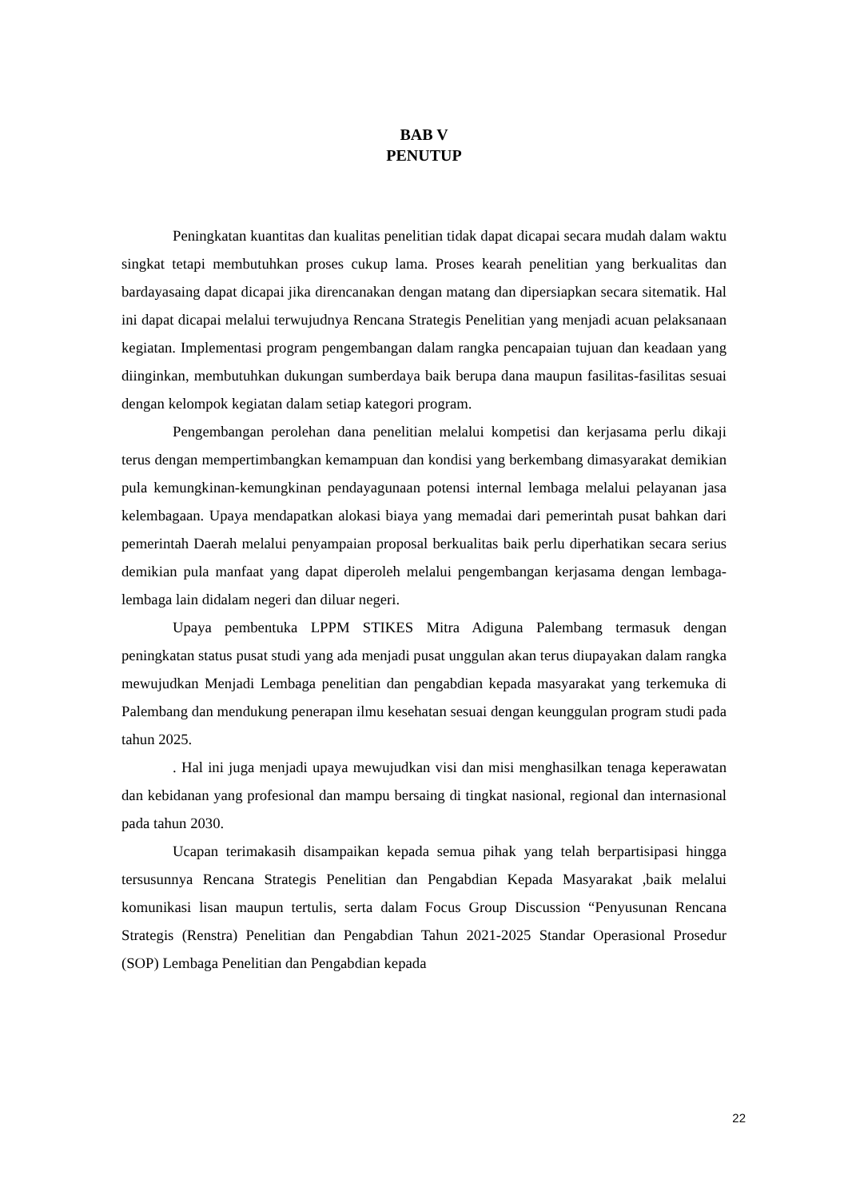BAB V
PENUTUP
Peningkatan kuantitas dan kualitas penelitian tidak dapat dicapai secara mudah dalam waktu singkat tetapi membutuhkan proses cukup lama. Proses kearah penelitian yang berkualitas dan bardayasaing dapat dicapai jika direncanakan dengan matang dan dipersiapkan secara sitematik. Hal ini dapat dicapai melalui terwujudnya Rencana Strategis Penelitian yang menjadi acuan pelaksanaan kegiatan. Implementasi program pengembangan dalam rangka pencapaian tujuan dan keadaan yang diinginkan, membutuhkan dukungan sumberdaya baik berupa dana maupun fasilitas-fasilitas sesuai dengan kelompok kegiatan dalam setiap kategori program.
Pengembangan perolehan dana penelitian melalui kompetisi dan kerjasama perlu dikaji terus dengan mempertimbangkan kemampuan dan kondisi yang berkembang dimasyarakat demikian pula kemungkinan-kemungkinan pendayagunaan potensi internal lembaga melalui pelayanan jasa kelembagaan. Upaya mendapatkan alokasi biaya yang memadai dari pemerintah pusat bahkan dari pemerintah Daerah melalui penyampaian proposal berkualitas baik perlu diperhatikan secara serius demikian pula manfaat yang dapat diperoleh melalui pengembangan kerjasama dengan lembaga-lembaga lain didalam negeri dan diluar negeri.
Upaya pembentuka LPPM STIKES Mitra Adiguna Palembang termasuk dengan peningkatan status pusat studi yang ada menjadi pusat unggulan akan terus diupayakan dalam rangka mewujudkan Menjadi Lembaga penelitian dan pengabdian kepada masyarakat yang terkemuka di Palembang dan mendukung penerapan ilmu kesehatan sesuai dengan keunggulan program studi pada tahun 2025.
. Hal ini juga menjadi upaya mewujudkan visi dan misi menghasilkan tenaga keperawatan dan kebidanan yang profesional dan mampu bersaing di tingkat nasional, regional dan internasional pada tahun 2030.
Ucapan terimakasih disampaikan kepada semua pihak yang telah berpartisipasi hingga tersusunnya Rencana Strategis Penelitian dan Pengabdian Kepada Masyarakat ,baik melalui komunikasi lisan maupun tertulis, serta dalam Focus Group Discussion “Penyusunan Rencana Strategis (Renstra) Penelitian dan Pengabdian Tahun 2021-2025 Standar Operasional Prosedur (SOP) Lembaga Penelitian dan Pengabdian kepada
22